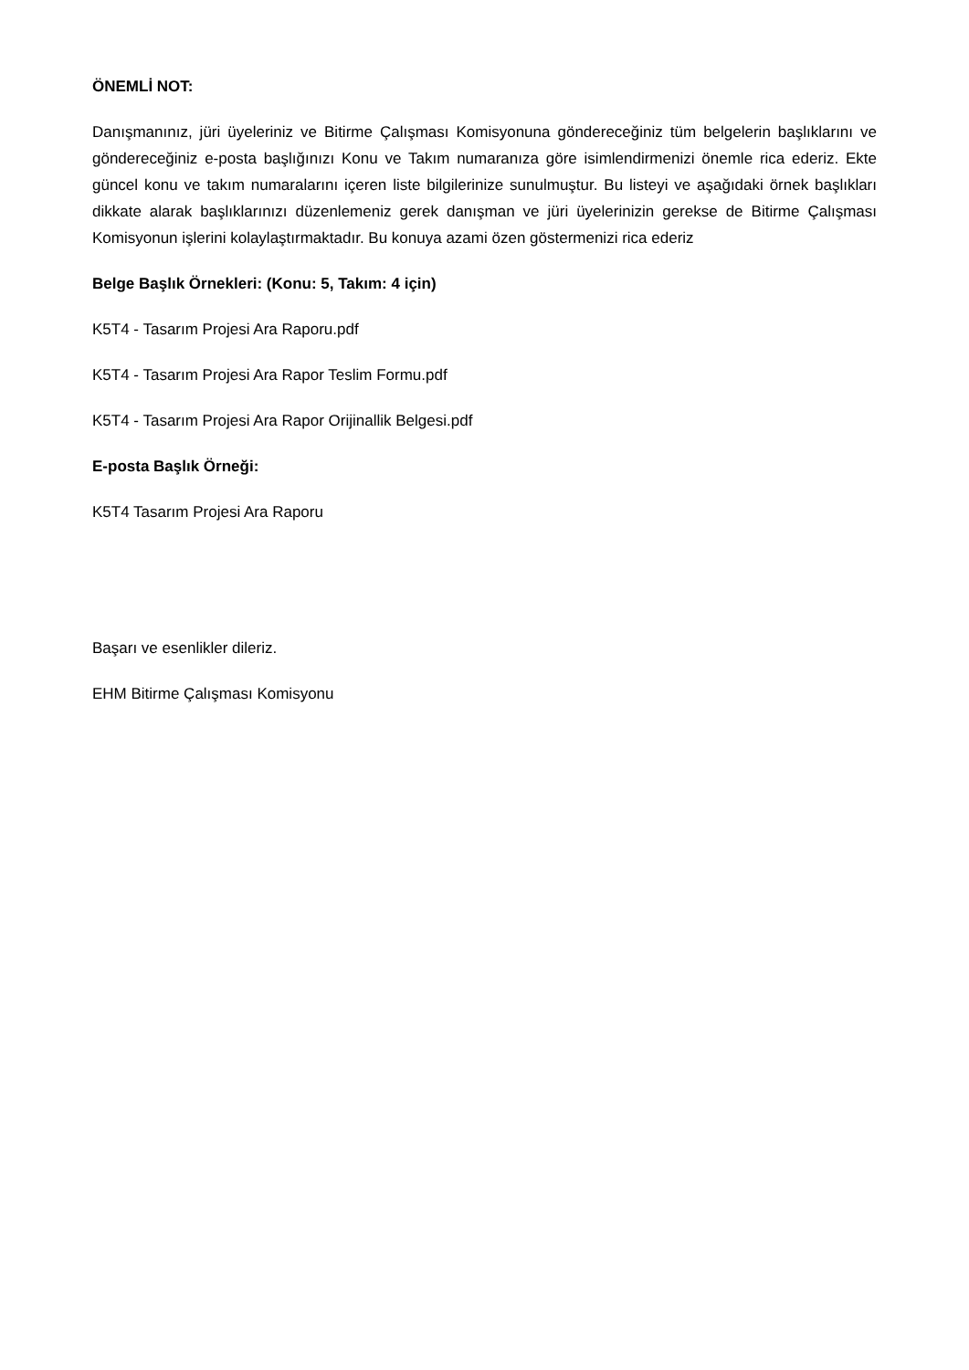ÖNEMLİ NOT:
Danışmanınız, jüri üyeleriniz ve Bitirme Çalışması Komisyonuna göndereceğiniz tüm belgelerin başlıklarını ve göndereceğiniz e-posta başlığınızı Konu ve Takım numaranıza göre isimlendirmenizi önemle rica ederiz. Ekte güncel konu ve takım numaralarını içeren liste bilgilerinize sunulmuştur. Bu listeyi ve aşağıdaki örnek başlıkları dikkate alarak başlıklarınızı düzenlemeniz gerek danışman ve jüri üyelerinizin gerekse de Bitirme Çalışması Komisyonun işlerini kolaylaştırmaktadır. Bu konuya azami özen göstermenizi rica ederiz
Belge Başlık Örnekleri: (Konu: 5, Takım: 4 için)
K5T4 - Tasarım Projesi Ara Raporu.pdf
K5T4 - Tasarım Projesi Ara Rapor Teslim Formu.pdf
K5T4 - Tasarım Projesi Ara Rapor Orijinallik Belgesi.pdf
E-posta Başlık Örneği:
K5T4 Tasarım Projesi Ara Raporu
Başarı ve esenlikler dileriz.
EHM Bitirme Çalışması Komisyonu